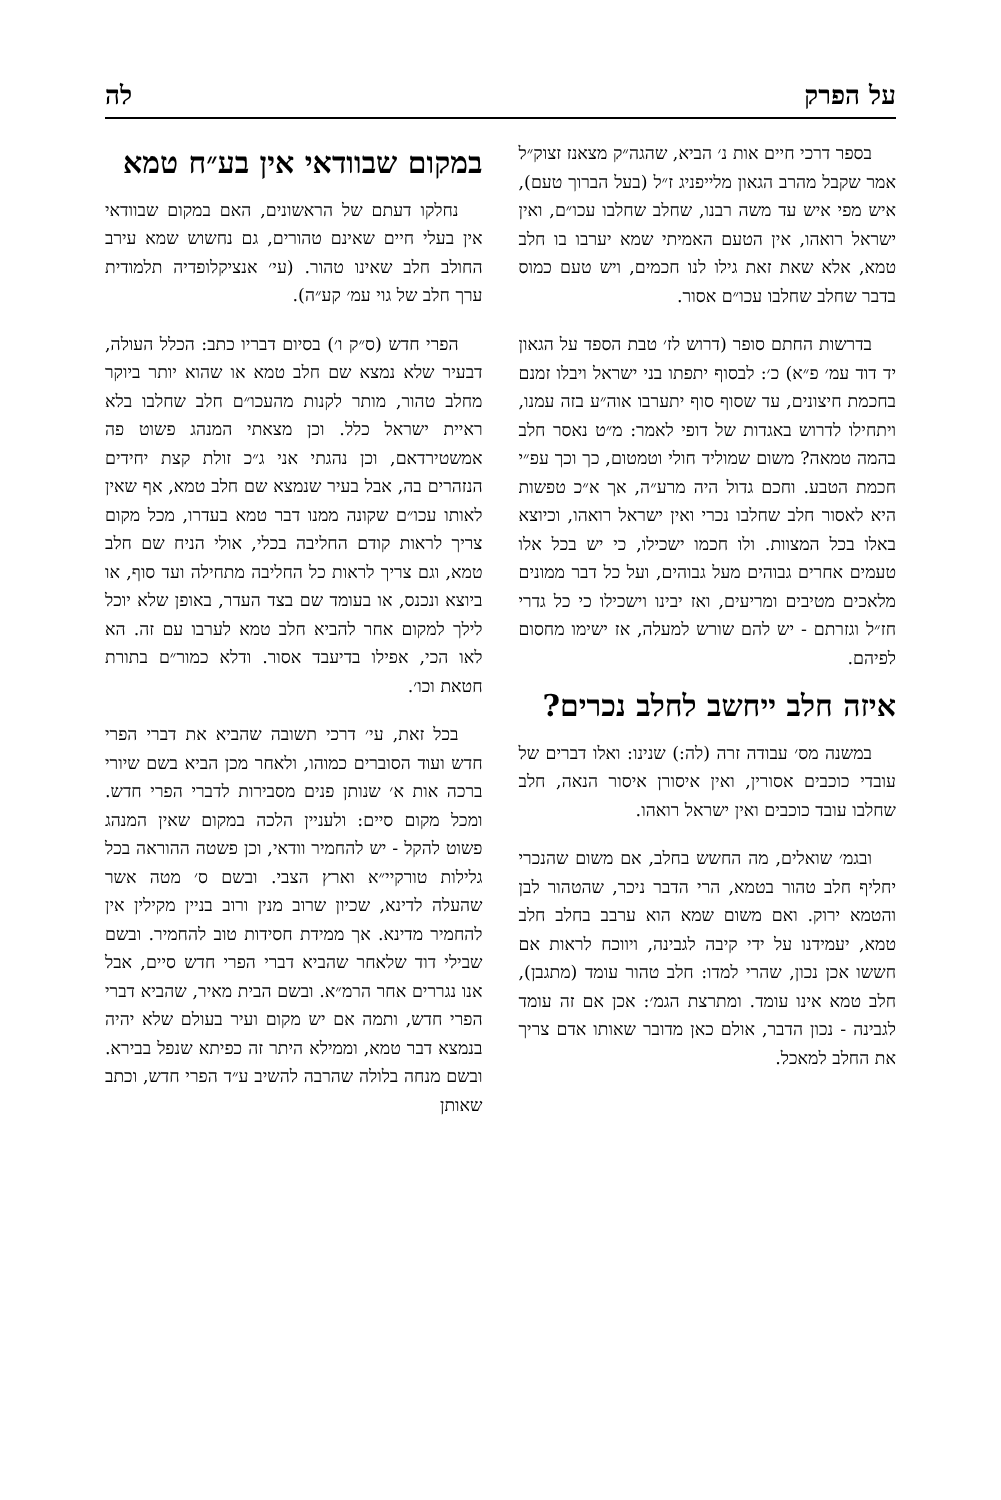על הפרק לה
בספר דרכי חיים אות נ׳ הביא, שהגה״ק מצאנז זצוק״ל אמר שקבל מהרב הגאון מלייפניג ז״ל (בעל הברוך טעם), איש מפי איש עד משה רבנו, שחלב שחלבו עכו״ם, ואין ישראל רואהו, אין הטעם האמיתי שמא יערבו בו חלב טמא, אלא שאת זאת גילו לנו חכמים, ויש טעם כמוס בדבר שחלב שחלבו עכו״ם אסור.
בדרשות החתם סופר (דרוש לז׳ טבת הספד על הגאון יד דוד עמ׳ פ״א) כ׳: לבסוף יתפתו בני ישראל ויבלו זמנם בחכמת חיצונים, עד שסוף סוף יתערבו אוה״ע בזה עמנו, ויתחילו לדרוש באגדות של דופי לאמר: מ״ט נאסר חלב בהמה טמאה? משום שמוליד חולי וטמטום, כך וכך עפ״י חכמת הטבע. וחכם גדול היה מרע״ה, אך א״כ טפשות היא לאסור חלב שחלבו נכרי ואין ישראל רואהו, וכיוצא באלו בכל המצוות. ולו חכמו ישכילו, כי יש בכל אלו טעמים אחרים גבוהים מעל גבוהים, ועל כל דבר ממונים מלאכים מטיבים ומריעים, ואז יבינו וישכילו כי כל גדרי חז״ל וגזרתם - יש להם שורש למעלה, אז ישימו מחסום לפיהם.
איזה חלב ייחשב לחלב נכרים?
במשנה מס׳ עבודה זרה (לה:) שנינו: ואלו דברים של עובדי כוכבים אסורין, ואין איסורן איסור הנאה, חלב שחלבו עובד כוכבים ואין ישראל רואהו.
ובגמ׳ שואלים, מה החשש בחלב, אם משום שהנכרי יחליף חלב טהור בטמא, הרי הדבר ניכר, שהטהור לבן והטמא ירוק. ואם משום שמא הוא ערבב בחלב חלב טמא, יעמידנו על ידי קיבה לגבינה, ויווכח לראות אם חששו אכן נכון, שהרי למדו: חלב טהור עומד (מתגבן), חלב טמא אינו עומד. ומתרצת הגמ׳: אכן אם זה עומד לגבינה - נכון הדבר, אולם כאן מדובר שאותו אדם צריך את החלב למאכל.
במקום שבוודאי אין בע״ח טמא
נחלקו דעתם של הראשונים, האם במקום שבוודאי אין בעלי חיים שאינם טהורים, גם נחשוש שמא עירב החולב חלב שאינו טהור. (עי׳ אנציקלופדיה תלמודית ערך חלב של גוי עמ׳ קע״ה).
הפרי חדש (ס״ק ו׳) בסיום דבריו כתב: הכלל העולה, דבעיר שלא נמצא שם חלב טמא או שהוא יותר ביוקר מחלב טהור, מותר לקנות מהעכו״ם חלב שחלבו בלא ראיית ישראל כלל. וכן מצאתי המנהג פשוט פה אמשטירדאם, וכן נהגתי אני ג״כ זולת קצת יחידים הנזהרים בה, אבל בעיר שנמצא שם חלב טמא, אף שאין לאותו עכו״ם שקונה ממנו דבר טמא בעדרו, מכל מקום צריך לראות קודם החליבה בכלי, אולי הניח שם חלב טמא, וגם צריך לראות כל החליבה מתחילה ועד סוף, או ביוצא ונכנס, או בעומד שם בצד העדר, באופן שלא יוכל לילך למקום אחר להביא חלב טמא לערבו עם זה. הא לאו הכי, אפילו בדיעבד אסור. ודלא כמור״ם בתורת חטאת וכו׳.
בכל זאת, עי׳ דרכי תשובה שהביא את דברי הפרי חדש ועוד הסוברים כמוהו, ולאחר מכן הביא בשם שיורי ברכה אות א׳ שנותן פנים מסבירות לדברי הפרי חדש. ומכל מקום סיים: ולעניין הלכה במקום שאין המנהג פשוט להקל - יש להחמיר וודאי, וכן פשטה ההוראה בכל גלילות טורקיי״א וארץ הצבי. ובשם ס׳ מטה אשר שהעלה לדינא, שכיון שרוב מנין ורוב בניין מקילין אין להחמיר מדינא. אך ממידת חסידות טוב להחמיר. ובשם שבילי דוד שלאחר שהביא דברי הפרי חדש סיים, אבל אנו נגררים אחר הרמ״א. ובשם הבית מאיר, שהביא דברי הפרי חדש, ותמה אם יש מקום ועיר בעולם שלא יהיה בנמצא דבר טמא, וממילא היתר זה כפיתא שנפל בבירא. ובשם מנחה בלולה שהרבה להשיב ע״ד הפרי חדש, וכתב שאותן